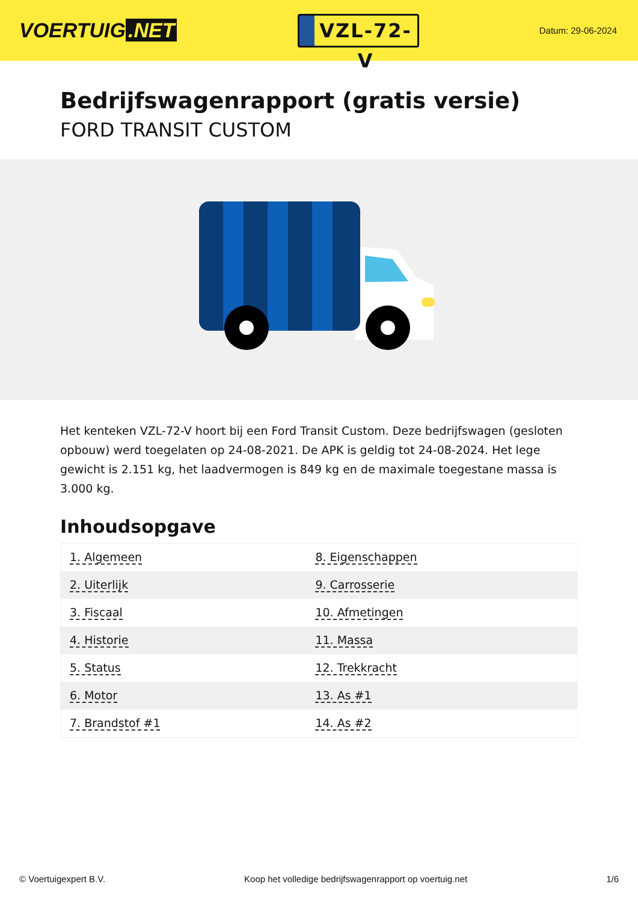VOERTUIG.NET
VZL-72-V
Datum: 29-06-2024
Bedrijfswagenrapport (gratis versie)
FORD TRANSIT CUSTOM
Het kenteken VZL-72-V hoort bij een Ford Transit Custom. Deze bedrijfswagen (gesloten opbouw) werd toegelaten op 24-08-2021. De APK is geldig tot 24-08-2024. Het lege gewicht is 2.151 kg, het laadvermogen is 849 kg en de maximale toegestane massa is 3.000 kg.
Inhoudsopgave
| 1. Algemeen | 8. Eigenschappen |
| 2. Uiterlijk | 9. Carrosserie |
| 3. Fiscaal | 10. Afmetingen |
| 4. Historie | 11. Massa |
| 5. Status | 12. Trekkracht |
| 6. Motor | 13. As #1 |
| 7. Brandstof #1 | 14. As #2 |
© Voertuigexpert B.V. Koop het volledige bedrijfswagenrapport op voertuig.net 1/6